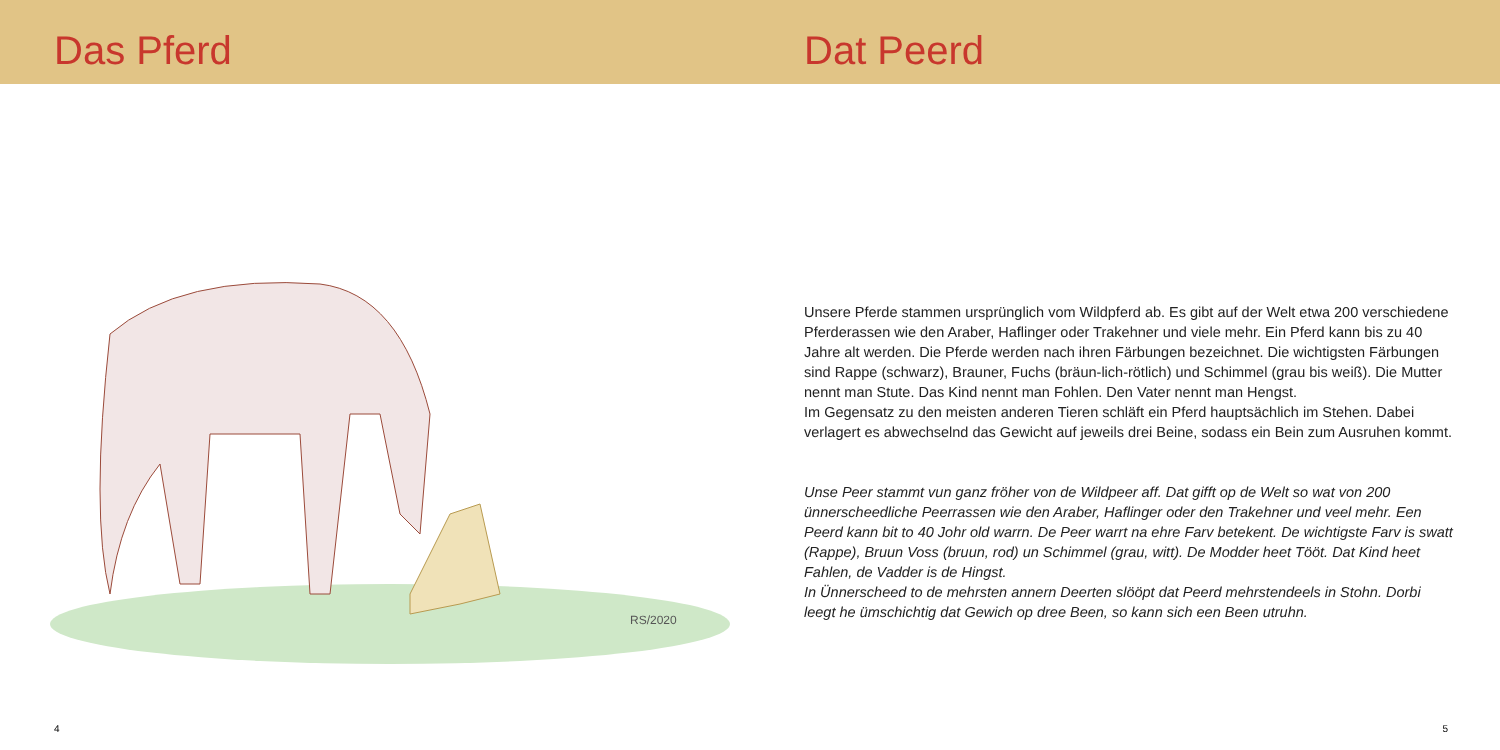Das Pferd Dat Peerd
RS/2020
4
Unsere Pferde stammen ursprünglich vom Wildpferd ab. Es gibt auf der Welt etwa 200 verschiedene Pferderassen wie den Araber, Haflinger oder Trakehner und viele mehr. Ein Pferd kann bis zu 40 Jahre alt werden. Die Pferde werden nach ihren Färbungen bezeichnet. Die wichtigsten Färbungen sind Rappe (schwarz), Brauner, Fuchs (bräun-lich-rötlich) und Schimmel (grau bis weiß). Die Mutter nennt man Stute. Das Kind nennt man Fohlen. Den Vater nennt man Hengst.
Im Gegensatz zu den meisten anderen Tieren schläft ein Pferd hauptsächlich im Stehen. Dabei verlagert es abwechselnd das Gewicht auf jeweils drei Beine, sodass ein Bein zum Ausruhen kommt.
Unse Peer stammt vun ganz fröher von de Wildpeer aff. Dat gifft op de Welt so wat von 200 ünnerscheedliche Peerrassen wie den Araber, Haflinger oder den Trakehner und veel mehr. Een Peerd kann bit to 40 Johr old warrn. De Peer warrt na ehre Farv betekent. De wichtigste Farv is swatt (Rappe), Bruun Voss (bruun, rod) un Schimmel (grau, witt). De Modder heet Tööt. Dat Kind heet Fahlen, de Vadder is de Hingst.
In Ünnerscheed to de mehrsten annern Deerten slööpt dat Peerd mehrstendeels in Stohn. Dorbi leegt he ümschichtig dat Gewich op dree Been, so kann sich een Been utruhn.
5